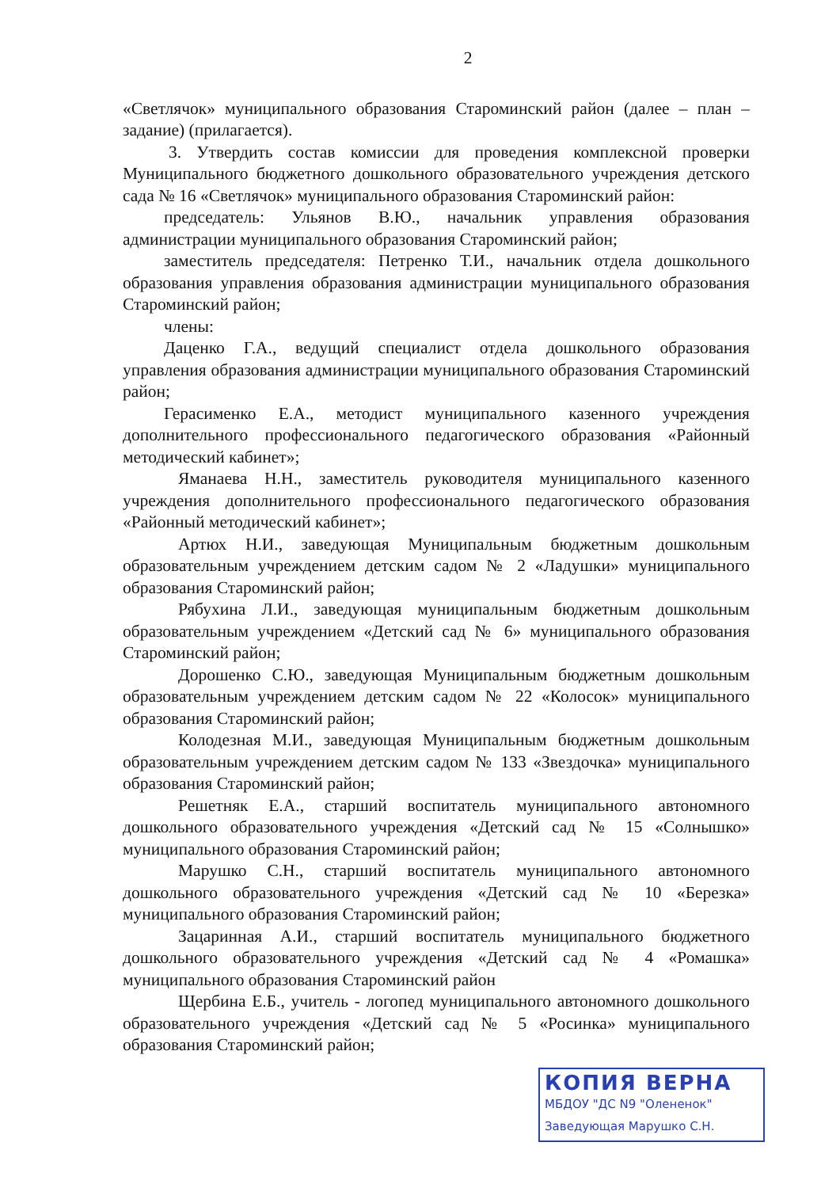2
«Светлячок» муниципального образования Староминский район (далее – план – задание) (прилагается).
3. Утвердить состав комиссии для проведения комплексной проверки Муниципального бюджетного дошкольного образовательного учреждения детского сада № 16 «Светлячок» муниципального образования Староминский район:
председатель: Ульянов В.Ю., начальник управления образования администрации муниципального образования Староминский район;
заместитель председателя: Петренко Т.И., начальник отдела дошкольного образования управления образования администрации муниципального образования Староминский район;
члены:
Даценко Г.А., ведущий специалист отдела дошкольного образования управления образования администрации муниципального образования Староминский район;
Герасименко Е.А., методист муниципального казенного учреждения дополнительного профессионального педагогического образования «Районный методический кабинет»;
Яманаева Н.Н., заместитель руководителя муниципального казенного учреждения дополнительного профессионального педагогического образования «Районный методический кабинет»;
Артюх Н.И., заведующая Муниципальным бюджетным дошкольным образовательным учреждением детским садом № 2 «Ладушки» муниципального образования Староминский район;
Рябухина Л.И., заведующая муниципальным бюджетным дошкольным образовательным учреждением «Детский сад № 6» муниципального образования Староминский район;
Дорошенко С.Ю., заведующая Муниципальным бюджетным дошкольным образовательным учреждением детским садом № 22 «Колосок» муниципального образования Староминский район;
Колодезная М.И., заведующая Муниципальным бюджетным дошкольным образовательным учреждением детским садом № 133 «Звездочка» муниципального образования Староминский район;
Решетняк Е.А., старший воспитатель муниципального автономного дошкольного образовательного учреждения «Детский сад № 15 «Солнышко» муниципального образования Староминский район;
Марушко С.Н., старший воспитатель муниципального автономного дошкольного образовательного учреждения «Детский сад № 10 «Березка» муниципального образования Староминский район;
Зацаринная А.И., старший воспитатель муниципального бюджетного дошкольного образовательного учреждения «Детский сад № 4 «Ромашка» муниципального образования Староминский район
Щербина Е.Б., учитель - логопед муниципального автономного дошкольного образовательного учреждения «Детский сад № 5 «Росинка» муниципального образования Староминский район;
КОПИЯ ВЕРНА
МБДОУ "ДС N9 "Олененок"
Заведующая Марушко С.Н.